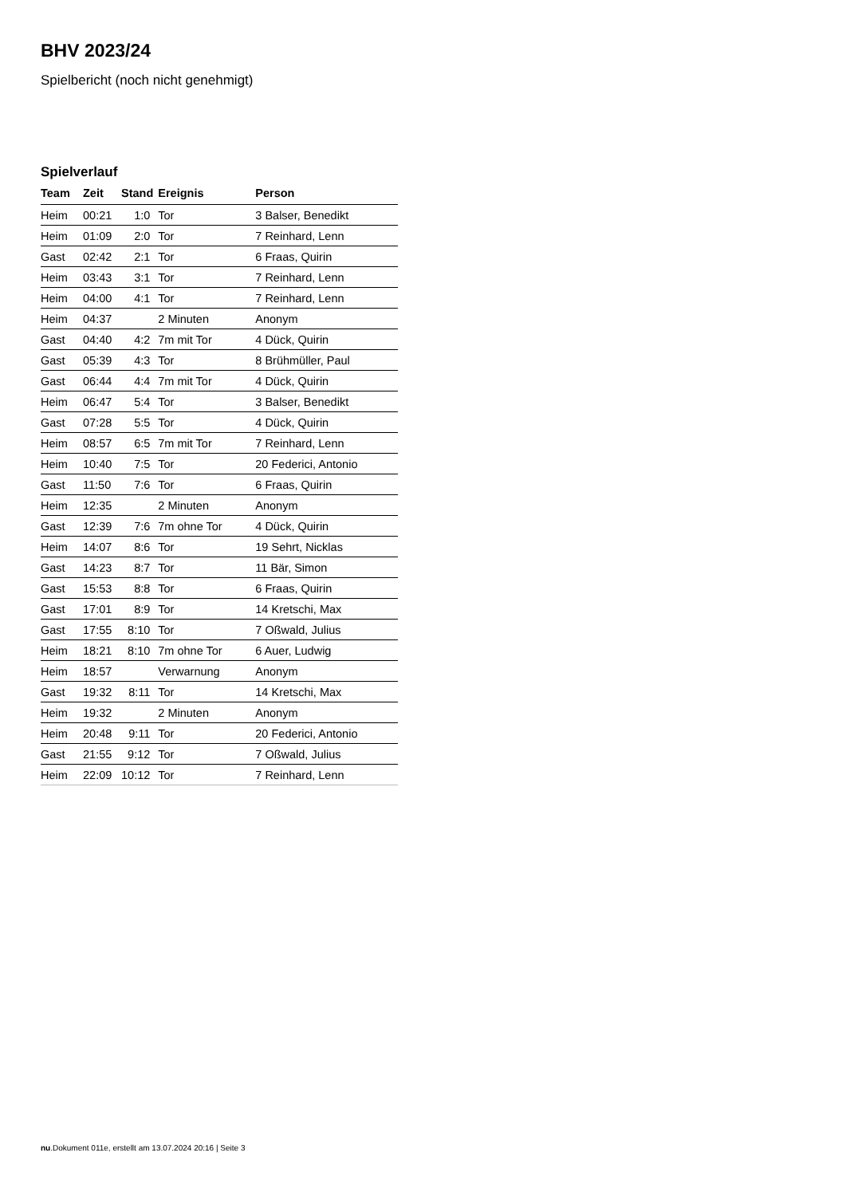BHV 2023/24
Spielbericht (noch nicht genehmigt)
Spielverlauf
| Team | Zeit | Stand | Ereignis | Person |
| --- | --- | --- | --- | --- |
| Heim | 00:21 | 1:0 | Tor | 3 Balser, Benedikt |
| Heim | 01:09 | 2:0 | Tor | 7 Reinhard, Lenn |
| Gast | 02:42 | 2:1 | Tor | 6 Fraas, Quirin |
| Heim | 03:43 | 3:1 | Tor | 7 Reinhard, Lenn |
| Heim | 04:00 | 4:1 | Tor | 7 Reinhard, Lenn |
| Heim | 04:37 | | 2 Minuten | Anonym |
| Gast | 04:40 | 4:2 | 7m mit Tor | 4 Dück, Quirin |
| Gast | 05:39 | 4:3 | Tor | 8 Brühmüller, Paul |
| Gast | 06:44 | 4:4 | 7m mit Tor | 4 Dück, Quirin |
| Heim | 06:47 | 5:4 | Tor | 3 Balser, Benedikt |
| Gast | 07:28 | 5:5 | Tor | 4 Dück, Quirin |
| Heim | 08:57 | 6:5 | 7m mit Tor | 7 Reinhard, Lenn |
| Heim | 10:40 | 7:5 | Tor | 20 Federici, Antonio |
| Gast | 11:50 | 7:6 | Tor | 6 Fraas, Quirin |
| Heim | 12:35 | | 2 Minuten | Anonym |
| Gast | 12:39 | 7:6 | 7m ohne Tor | 4 Dück, Quirin |
| Heim | 14:07 | 8:6 | Tor | 19 Sehrt, Nicklas |
| Gast | 14:23 | 8:7 | Tor | 11 Bär, Simon |
| Gast | 15:53 | 8:8 | Tor | 6 Fraas, Quirin |
| Gast | 17:01 | 8:9 | Tor | 14 Kretschi, Max |
| Gast | 17:55 | 8:10 | Tor | 7 Oßwald, Julius |
| Heim | 18:21 | 8:10 | 7m ohne Tor | 6 Auer, Ludwig |
| Heim | 18:57 | | Verwarnung | Anonym |
| Gast | 19:32 | 8:11 | Tor | 14 Kretschi, Max |
| Heim | 19:32 | | 2 Minuten | Anonym |
| Heim | 20:48 | 9:11 | Tor | 20 Federici, Antonio |
| Gast | 21:55 | 9:12 | Tor | 7 Oßwald, Julius |
| Heim | 22:09 | 10:12 | Tor | 7 Reinhard, Lenn |
nu.Dokument 011e, erstellt am 13.07.2024 20:16 | Seite 3